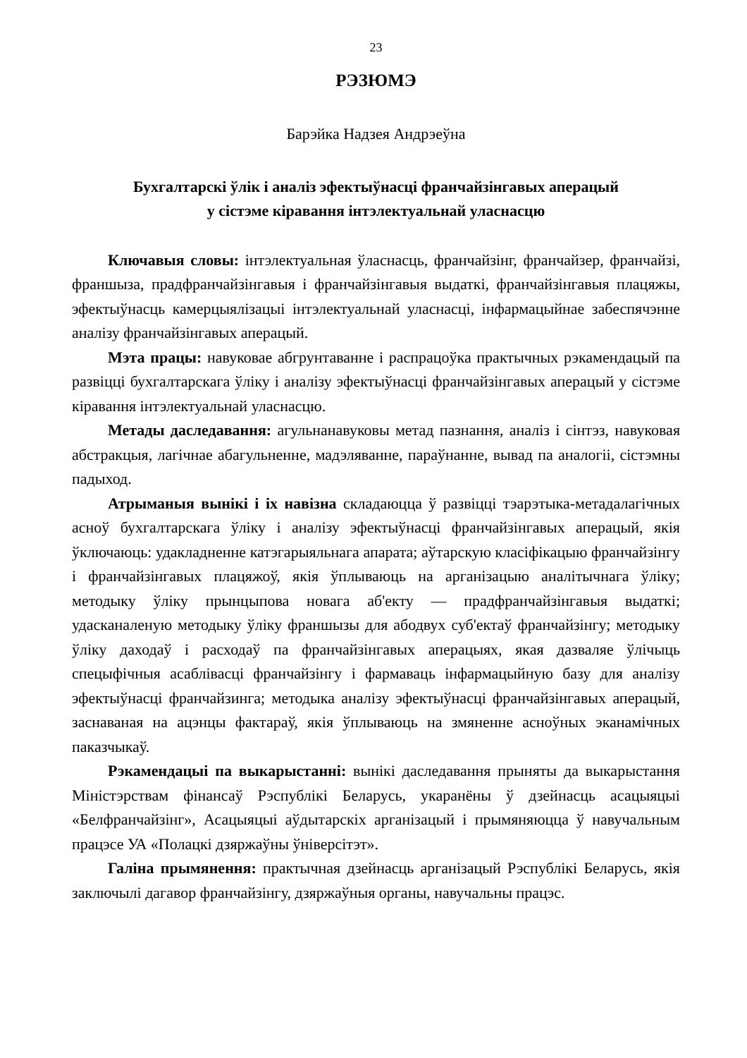23
РЭЗЮМЭ
Барэйка Надзея Андрэеўна
Бухгалтарскі ўлік і аналіз эфектыўнасці франчайзінгавых аперацый
у сістэме кіравання інтэлектуальнай уласнасцю
Ключавыя словы: інтэлектуальная ўласнасць, франчайзінг, франчайзер, франчайзі, франшыза, прадфранчайзінгавыя і франчайзінгавыя выдаткі, франчайзінгавыя плацяжы, эфектыўнасць камерцыялізацыі інтэлектуальнай уласнасці, інфармацыйнае забеспячэнне аналізу франчайзінгавых аперацый.
Мэта працы: навуковае абгрунтаванне і распрацоўка практычных рэкамендацый па развіцці бухгалтарскага ўліку і аналізу эфектыўнасці франчайзінгавых аперацый у сістэме кіравання інтэлектуальнай уласнасцю.
Метады даследавання: агульнанавуковы метад пазнання, аналіз і сінтэз, навуковая абстракцыя, лагічнае абагульненне, мадэляванне, параўнанне, вывад па аналогіі, сістэмны падыход.
Атрыманыя вынікі і іх навізна складаюцца ў развіцці тэарэтыка-метадалагічных асноў бухгалтарскага ўліку і аналізу эфектыўнасці франчайзінгавых аперацый, якія ўключаюць: удакладненне катэгарыяльнага апарата; аўтарскую класіфікацыю франчайзінгу і франчайзінгавых плацяжоў, якія ўплываюць на арганізацыю аналітычнага ўліку; методыку ўліку прынцыпова новага аб'екту — прадфранчайзінгавыя выдаткі; удасканаленую методыку ўліку франшызы для абодвух суб'ектаў франчайзінгу; методыку ўліку даходаў і расходаў па франчайзінгавых аперацыях, якая дазваляе ўлічыць спецыфічныя асаблівасці франчайзінгу і фармаваць інфармацыйную базу для аналізу эфектыўнасці франчайзинга; методыка аналізу эфектыўнасці франчайзінгавых аперацый, заснаваная на ацэнцы фактараў, якія ўплываюць на змяненне асноўных эканамічных паказчыкаў.
Рэкамендацыі па выкарыстанні: вынікі даследавання прыняты да выкарыстання Міністэрствам фінансаў Рэспублікі Беларусь, укаранёны ў дзейнасць асацыяцыі «Белфранчайзінг», Асацыяцыі аўдытарскіх арганізацый і прымяняюцца ў навучальным працэсе УА «Полацкі дзяржаўны ўніверсітэт».
Галіна прымянення: практычная дзейнасць арганізацый Рэспублікі Беларусь, якія заключылі дагавор франчайзінгу, дзяржаўныя органы, навучальны працэс.